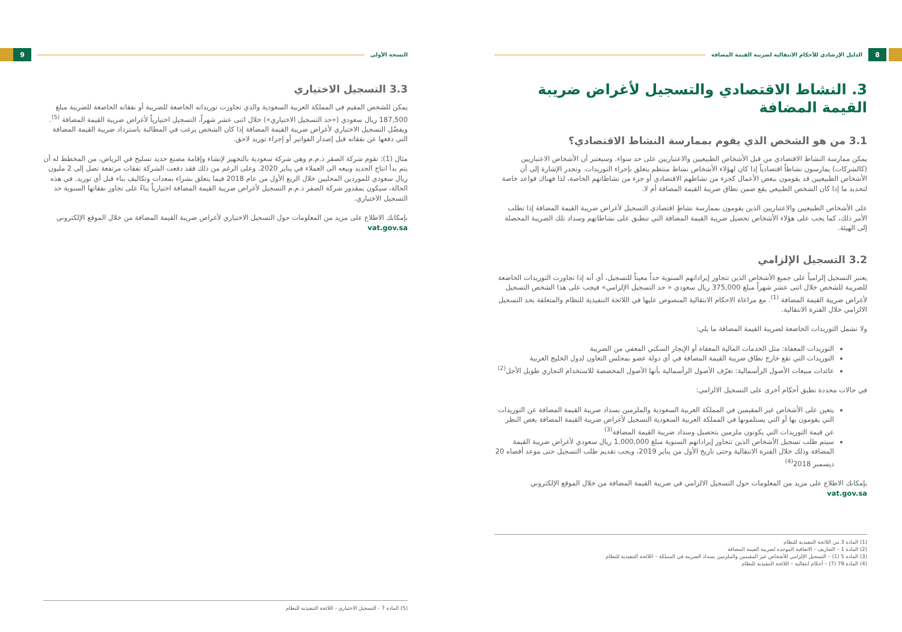8 الدليل الإرشادي للأحكام الانتقالية لضريبة القيمة المضافة
3. النشاط الاقتصادي والتسجيل لأغراض ضريبة القيمة المضافة
3.1 من هو الشخص الذي يقوم بممارسة النشاط الاقتصادي؟
يمكن ممارسة النشاط الاقتصادي من قبل الأشخاص الطبيعيين والاعتباريين على حد سواء. وسيعتبر أن الأشخاص الاعتباريين (كالشركات) يمارسون نشاطاً اقتصادياً إذا كان لهؤلاء الأشخاص نشاط منتظم يتعلق بإجراء التوريدات. وتجدر الإشارة إلى أن الأشخاص الطبيعيين قد يقومون ببعض الأعمال كجزء من نشاطهم الاقتصادي أو جزء من نشاطاتهم الخاصة، لذا فهناك قواعد خاصة لتحديد ما إذا كان الشخص الطبيعي يقع ضمن نطاق ضريبة القيمة المضافة أم لا.
على الأشخاص الطبيعيين والاعتباريين الذين يقومون بممارسة نشاطٍ اقتصادي التسجيل لأغراض ضريبة القيمة المضافة إذا تطلب الأمر ذلك، كما يجب على هؤلاء الأشخاص تحصيل ضريبة القيمة المضافة التي تنطبق على نشاطاتهم وسداد تلك الضريبة المحصلة إلى الهيئة.
3.2 التسجيل الإلزامي
يعتبر التسجيل إلزامياً على جميع الأشخاص الذين تتجاوز إيراداتهم السنوية حداً معيناً للتسجيل، أي أنه إذا تجاوزت التوريدات الخاضعة للضريبة للشخص خلال اثنى عشر شهراً مبلغ 375,000 ريال سعودي « حد التسجيل الإلزامي» فيجب على هذا الشخص التسجيل لأغراض ضريبة القيمة المضافة <sup>(1)</sup>. مع مراعاة الاحكام الانتقالية المنصوص عليها في اللائحة التنفيذية للنظام والمتعلقة بحد التسجيل الالزامي خلال الفترة الانتقالية.
ولا تشمل التوريدات الخاضعة لضريبة القيمة المضافة ما يلي:
التوريدات المعفاة: مثل الخدمات المالية المعفاة أو الإيجار السكني المعفي من الضريبة
التوريدات التي تقع خارج نطاق ضريبة القيمة المضافة في أي دولة عضو بمجلس التعاون لدول الخليج العربية
عائدات مبيعات الأصول الرأسمالية: تعرّف الأصول الرأسمالية بأنها الأصول المخصصة للاستخدام التجاري طويل الأجل<sup>(2)</sup>
في حالات محددة تطبق أحكام أخرى على التسجيل الالزامي:
يتعين على الأشخاص غير المقيمين في المملكة العربية السعودية والملزمين بسداد ضريبة القيمة المضافة عن التوريدات التي يقومون بها أو التي يستلمونها في المملكة العربية السعودية التسجيل لأغراض ضريبة القيمة المضافة بغض النظر عن قيمة التوريدات التي يكونون ملزمين بتحصيل وسداد ضريبة القيمة المضافة<sup>(3)</sup>
سيتم طلب تسجيل الأشخاص الذين تتجاوز إيراداتهم السنوية مبلغ 1,000,000 ريال سعودي لأغراض ضريبة القيمة المضافة وذلك خلال الفترة الانتقالية وحتى تاريخ الأول من يناير 2019، ويجب تقديم طلب التسجيل حتى موعد أقصاه 20 ديسمبر 2018<sup>(4)</sup>
بإمكانك الاطلاع على مزيد من المعلومات حول التسجيل الالزامي في ضريبة القيمة المضافة من خلال الموقع الإلكتروني vat.gov.sa
(1) المادة 3 من اللائحة التنفيذية للنظام
(2) المادة 1 – التعاريف - الاتفاقية الموحدة لضريبة القيمة المضافة
(3) المادة 5 (1) – التسجيل الإلزامي للأشخاص غير المقيمين والملزمين بسداد الضريبة في المملكة – اللائحة التنفيذية للنظام
(4) المادة 79 (7) – أحكام انتقالية – اللائحة التنفيذية للنظام
النسخة الأولى 9
3.3 التسجيل الاختياري
يمكن للشخص المقيم في المملكة العربية السعودية والذي تجاوزت توريداته الخاضعة للضريبة أو نفقاته الخاضعة للضريبة مبلغ 187,500 ريال سعودي («حد التسجيل الاختياري») خلال اثنى عشر شهراً، التسجيل اختيارياً لأغراض ضريبة القيمة المضافة <sup>(5)</sup>. ويفضّل التسجيل الاختياري لأغراض ضريبة القيمة المضافة إذا كان الشخص يرغب في المطالبة باسترداد ضريبة القيمة المضافة التي دفعها عن نفقاته قبل إصدار الفواتير أو إجراء توريد لاحق.
مثال (1): تقوم شركة الصقر ذ.م.م وهي شركة سعودية بالتجهيز لإنشاء وإقامة مصنع حديد تسليح في الرياض، من المخطط له أن يتم بدأ انتاج الحديد وبيعه الى العملاء في يناير 2020. وعلى الرغم من ذلك فقد دفعت الشركة نفقات مرتفعة تصل إلى 2 مليون ريال سعودي للموردين المحليين خلال الربع الأول من عام 2018 فيما يتعلق بشراء بمعدات وتكاليف بناء قبل أي توريد. في هذه الحالة، سيكون بمقدور شركة الصقر ذ.م.م التسجيل لأغراض ضريبة القيمة المضافة اختيارياً بناءً على تجاوز نفقاتها السنوية حد التسجيل الاختياري.
بإمكانك الاطلاع على مزيد من المعلومات حول التسجيل الاختياري لأغراض ضريبة القيمة المضافة من خلال الموقع الإلكتروني vat.gov.sa
(5) المادة 7 - التسجيل الاختياري - اللائحة التنفيذية للنظام